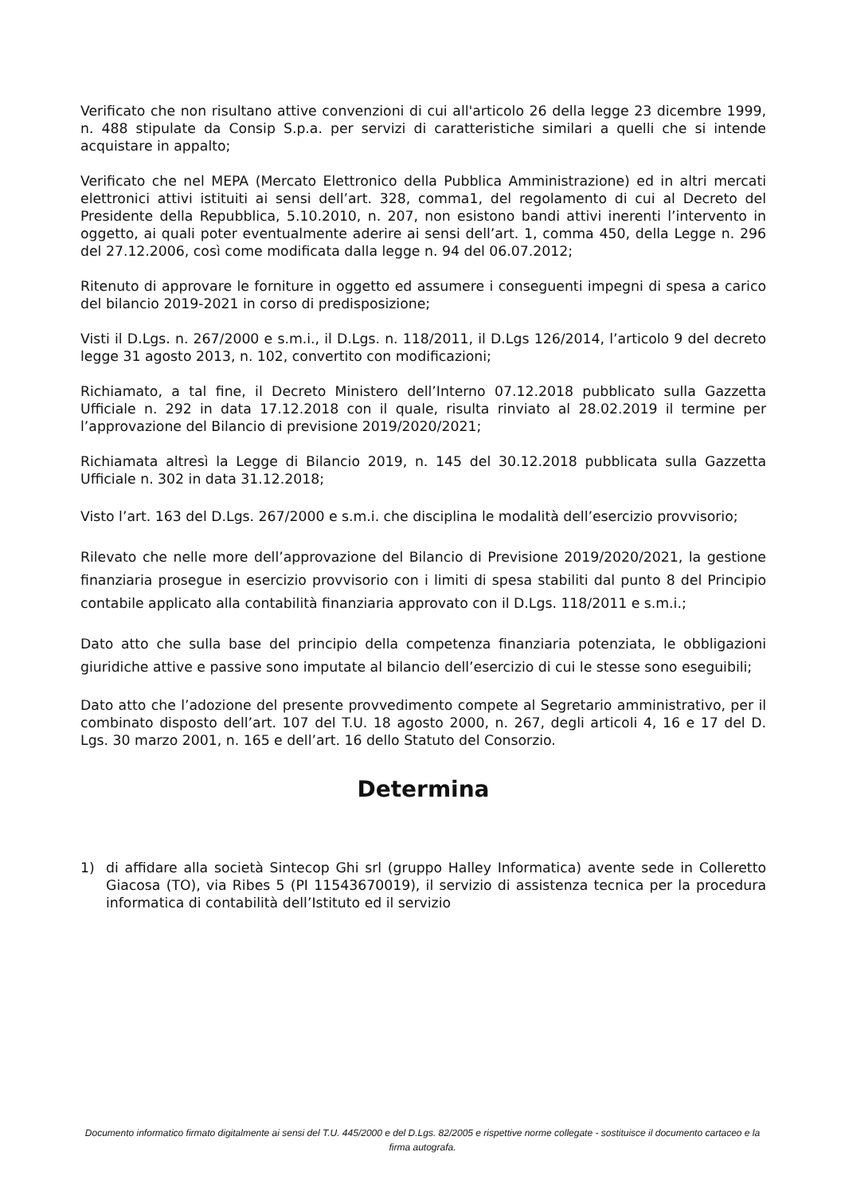Verificato che non risultano attive convenzioni di cui all'articolo 26 della legge 23 dicembre 1999, n. 488 stipulate da Consip S.p.a. per servizi di caratteristiche similari a quelli che si intende acquistare in appalto;
Verificato che nel MEPA (Mercato Elettronico della Pubblica Amministrazione) ed in altri mercati elettronici attivi istituiti ai sensi dell’art. 328, comma1, del regolamento di cui al Decreto del Presidente della Repubblica, 5.10.2010, n. 207, non esistono bandi attivi inerenti l’intervento in oggetto, ai quali poter eventualmente aderire ai sensi dell’art. 1, comma 450, della Legge n. 296 del 27.12.2006, così come modificata dalla legge n. 94 del 06.07.2012;
Ritenuto di approvare le forniture in oggetto ed assumere i conseguenti impegni di spesa a carico del bilancio 2019-2021 in corso di predisposizione;
Visti il D.Lgs. n. 267/2000 e s.m.i., il D.Lgs. n. 118/2011, il D.Lgs 126/2014, l’articolo 9 del decreto legge 31 agosto 2013, n. 102, convertito con modificazioni;
Richiamato, a tal fine, il Decreto Ministero dell’Interno 07.12.2018 pubblicato sulla Gazzetta Ufficiale n. 292 in data 17.12.2018 con il quale, risulta rinviato al 28.02.2019 il termine per l’approvazione del Bilancio di previsione 2019/2020/2021;
Richiamata altresì la Legge di Bilancio 2019, n. 145 del 30.12.2018 pubblicata sulla Gazzetta Ufficiale n. 302 in data 31.12.2018;
Visto l’art. 163 del D.Lgs. 267/2000 e s.m.i. che disciplina le modalità dell’esercizio provvisorio;
Rilevato che nelle more dell’approvazione del Bilancio di Previsione 2019/2020/2021, la gestione finanziaria prosegue in esercizio provvisorio con i limiti di spesa stabiliti dal punto 8 del Principio contabile applicato alla contabilità finanziaria approvato con il D.Lgs. 118/2011 e s.m.i.;
Dato atto che sulla base del principio della competenza finanziaria potenziata, le obbligazioni giuridiche attive e passive sono imputate al bilancio dell’esercizio di cui le stesse sono eseguibili;
Dato atto che l’adozione del presente provvedimento compete al Segretario amministrativo, per il combinato disposto dell’art. 107 del T.U. 18 agosto 2000, n. 267, degli articoli 4, 16 e 17 del D. Lgs. 30 marzo 2001, n. 165 e dell’art. 16 dello Statuto del Consorzio.
Determina
1) di affidare alla società Sintecop Ghi srl (gruppo Halley Informatica) avente sede in Colleretto Giacosa (TO), via Ribes 5 (PI 11543670019), il servizio di assistenza tecnica per la procedura informatica di contabilità dell’Istituto ed il servizio
Documento informatico firmato digitalmente ai sensi del T.U. 445/2000 e del D.Lgs. 82/2005 e rispettive norme collegate - sostituisce il documento cartaceo e la firma autografa.